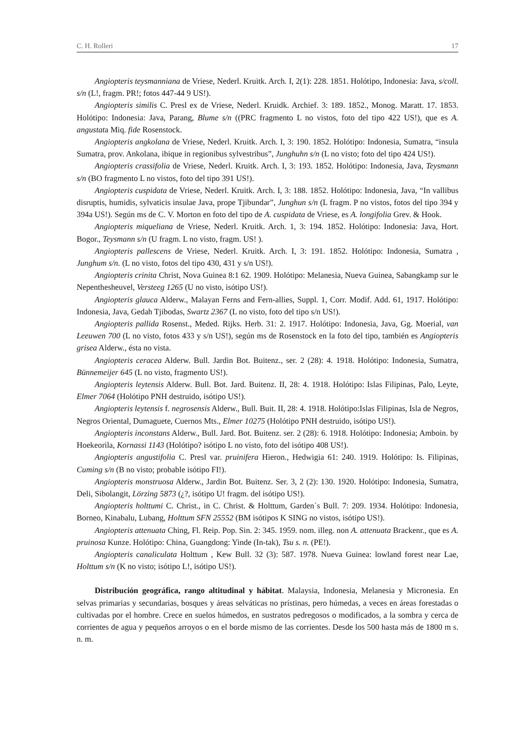C. H. Rolleri 17
Angiopteris teysmanniana de Vriese, Nederl. Kruitk. Arch. I, 2(1): 228. 1851. Holótipo, Indonesia: Java, s/coll. s/n (L!, fragm. PR!; fotos 447-44 9 US!).
Angiopteris similis C. Presl ex de Vriese, Nederl. Kruidk. Archief. 3: 189. 1852., Monog. Maratt. 17. 1853. Holótipo: Indonesia: Java, Parang, Blume s/n ((PRC fragmento L no vistos, foto del tipo 422 US!), que es A. angustata Miq. fide Rosenstock.
Angiopteris angkolana de Vriese, Nederl. Kruitk. Arch. I, 3: 190. 1852. Holótipo: Indonesia, Sumatra, “insula Sumatra, prov. Ankolana, ibique in regionibus sylvestribus”, Junghuhn s/n (L no visto; foto del tipo 424 US!).
Angiopteris crassifolia de Vriese, Nederl. Kruitk. Arch. I, 3: 193. 1852. Holótipo: Indonesia, Java, Teysmann s/n (BO fragmento L no vistos, foto del tipo 391 US!).
Angiopteris cuspidata de Vriese, Nederl. Kruitk. Arch. I, 3: 188. 1852. Holótipo: Indonesia, Java, “In vallibus disruptis, humidis, sylvaticis insulae Java, prope Tjibundar”, Junghun s/n (L fragm. P no vistos, fotos del tipo 394 y 394a US!). Según ms de C. V. Morton en foto del tipo de A. cuspidata de Vriese, es A. longifolia Grev. & Hook.
Angiopteris miqueliana de Vriese, Nederl. Kruitk. Arch. 1, 3: 194. 1852. Holótipo: Indonesia: Java, Hort. Bogor., Teysmann s/n (U fragm. L no visto, fragm. US! ).
Angiopteris pallescens de Vriese, Nederl. Kruitk. Arch. I, 3: 191. 1852. Holótipo: Indonesia, Sumatra , Junghum s/n. (L no visto, fotos del tipo 430, 431 y s/n US!).
Angiopteris crinita Christ, Nova Guinea 8:1 62. 1909. Holótipo: Melanesia, Nueva Guinea, Sabangkamp sur le Nepenthesheuvel, Versteeg 1265 (U no visto, isótipo US!).
Angiopteris glauca Alderw., Malayan Ferns and Fern-allies, Suppl. 1, Corr. Modif. Add. 61, 1917. Holótipo: Indonesia, Java, Gedah Tjibodas, Swartz 2367 (L no visto, foto del tipo s/n US!).
Angiopteris pallida Rosenst., Meded. Rijks. Herb. 31: 2. 1917. Holótipo: Indonesia, Java, Gg. Moerial, van Leeuwen 700 (L no visto, fotos 433 y s/n US!), según ms de Rosenstock en la foto del tipo, también es Angiopteris grisea Alderw., ésta no vista.
Angiopteris ceracea Alderw. Bull. Jardin Bot. Buitenz., ser. 2 (28): 4. 1918. Holótipo: Indonesia, Sumatra, Bünnemeijer 645 (L no visto, fragmento US!).
Angiopteris leytensis Alderw. Bull. Bot. Jard. Buitenz. II, 28: 4. 1918. Holótipo: Islas Filipinas, Palo, Leyte, Elmer 7064 (Holótipo PNH destruido, isótipo US!).
Angiopteris leytensis f. negrosensis Alderw., Bull. Buit. II, 28: 4. 1918. Holótipo:Islas Filipinas, Isla de Negros, Negros Oriental, Dumaguete, Cuernos Mts., Elmer 10275 (Holótipo PNH destruido, isótipo US!).
Angiopteris inconstans Alderw., Bull. Jard. Bot. Buitenz. ser. 2 (28): 6. 1918. Holótipo: Indonesia; Amboin. by Hoekeorila, Kornassi 1143 (Holótipo? isótipo L no visto, foto del isótipo 408 US!).
Angiopteris angustifolia C. Presl var. pruinifera Hieron., Hedwigia 61: 240. 1919. Holótipo: Is. Filipinas, Cuming s/n (B no visto; probable isótipo FI!).
Angiopteris monstruosa Alderw., Jardin Bot. Buitenz. Ser. 3, 2 (2): 130. 1920. Holótipo: Indonesia, Sumatra, Deli, Sibolangit, Lörzing 5873 (¿?, isótipo U! fragm. del isótipo US!).
Angiopteris holttumi C. Christ., in C. Christ. & Holttum, Garden´s Bull. 7: 209. 1934. Holótipo: Indonesia, Borneo, Kinabalu, Lubang, Holttum SFN 25552 (BM isótipos K SING no vistos, isótipo US!).
Angiopteris attenuata Ching, Fl. Reip. Pop. Sin. 2: 345. 1959. nom. illeg. non A. attenuata Brackenr., que es A. pruinosa Kunze. Holótipo: China, Guangdong: Yinde (In-tak), Tsu s. n. (PE!).
Angiopteris canaliculata Holttum , Kew Bull. 32 (3): 587. 1978. Nueva Guinea: lowland forest near Lae, Holttum s/n (K no visto; isótipo L!, isótipo US!).
Distribución geográfica, rango altitudinal y hábitat. Malaysia, Indonesia, Melanesia y Micronesia. En selvas primarias y secundarias, bosques y áreas selváticas no prístinas, pero húmedas, a veces en áreas forestadas o cultivadas por el hombre. Crece en suelos húmedos, en sustratos pedregosos o modificados, a la sombra y cerca de corrientes de agua y pequeños arroyos o en el borde mismo de las corrientes. Desde los 500 hasta más de 1800 m s. n. m.